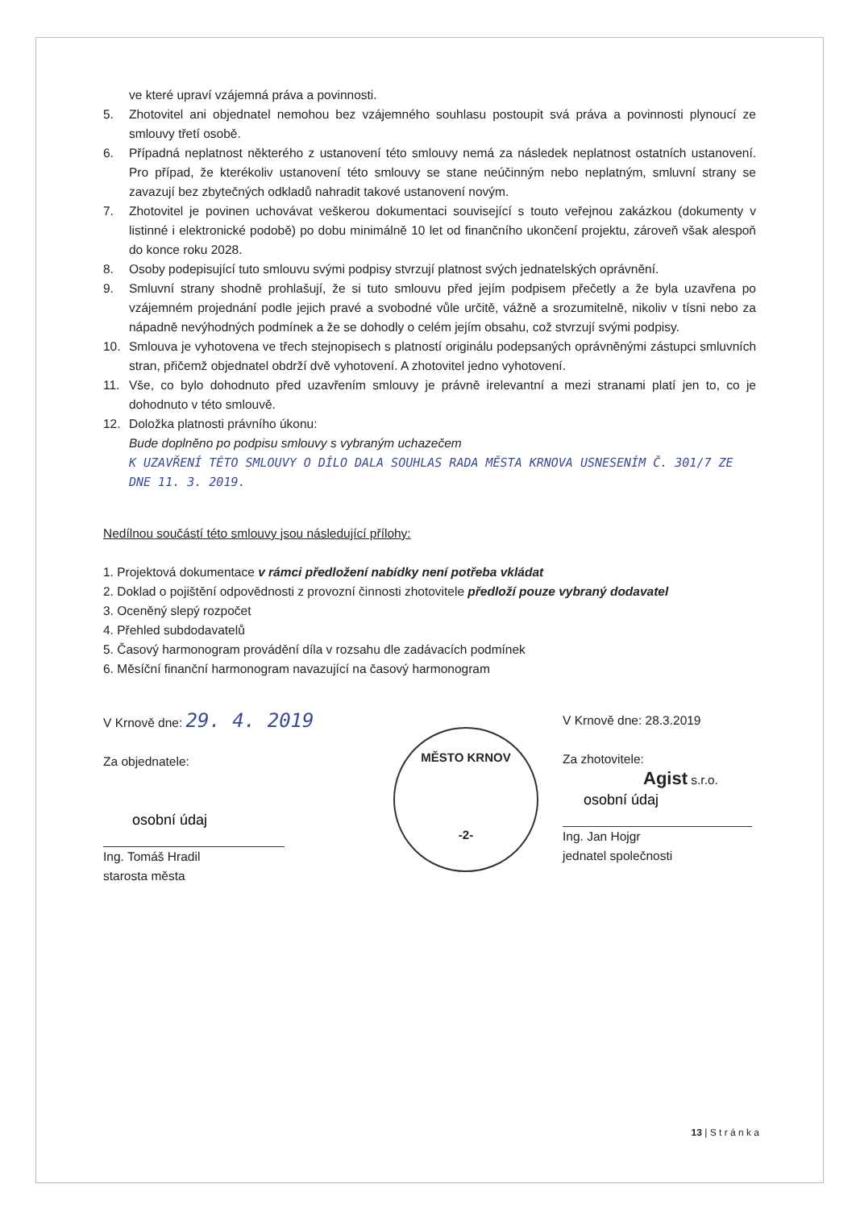ve které upraví vzájemná práva a povinnosti.
5. Zhotovitel ani objednatel nemohou bez vzájemného souhlasu postoupit svá práva a povinnosti plynoucí ze smlouvy třetí osobě.
6. Případná neplatnost některého z ustanovení této smlouvy nemá za následek neplatnost ostatních ustanovení. Pro případ, že kterékoliv ustanovení této smlouvy se stane neúčinným nebo neplatným, smluvní strany se zavazují bez zbytečných odkladů nahradit takové ustanovení novým.
7. Zhotovitel je povinen uchovávat veškerou dokumentaci související s touto veřejnou zakázkou (dokumenty v listinné i elektronické podobě) po dobu minimálně 10 let od finančního ukončení projektu, zároveň však alespoň do konce roku 2028.
8. Osoby podepisující tuto smlouvu svými podpisy stvrzují platnost svých jednatelských oprávnění.
9. Smluvní strany shodně prohlašují, že si tuto smlouvu před jejím podpisem přečetly a že byla uzavřena po vzájemném projednání podle jejich pravé a svobodné vůle určitě, vážně a srozumitelně, nikoliv v tísni nebo za nápadně nevýhodných podmínek a že se dohodly o celém jejím obsahu, což stvrzují svými podpisy.
10. Smlouva je vyhotovena ve třech stejnopisech s platností originálu podepsaných oprávněnými zástupci smluvních stran, přičemž objednatel obdrží dvě vyhotovení. A zhotovitel jedno vyhotovení.
11. Vše, co bylo dohodnuto před uzavřením smlouvy je právně irelevantní a mezi stranami platí jen to, co je dohodnuto v této smlouvě.
12. Doložka platnosti právního úkonu:
Bude doplněno po podpisu smlouvy s vybraným uchazečem
K UZAVŘENÍ TÉTO SMLOUVY O DÍLO DALA SOUHLAS RADA MĚSTA KRNOVA USNESENÍM Č. 301/7 ZE DNE 11. 3. 2019.
Nedílnou součástí této smlouvy jsou následující přílohy:
1. Projektová dokumentace v rámci předložení nabídky není potřeba vkládat
2. Doklad o pojištění odpovědnosti z provozní činnosti zhotovitele předloží pouze vybraný dodavatel
3. Oceněný slepý rozpočet
4. Přehled subdodavatelů
5. Časový harmonogram provádění díla v rozsahu dle zadávacích podmínek
6. Měsíční finanční harmonogram navazující na časový harmonogram
V Krnově dne: 29. 4. 2019
Za objednatele:
osobní údaj
Ing. Tomáš Hradil
starosta města
MĚSTO KRNOV
-2-
V Krnově dne: 28.3.2019
Za zhotovitele:
Agist s.r.o.
osobní údaj
Ing. Jan Hojgr
jednatel společnosti
13 | S t r á n k a